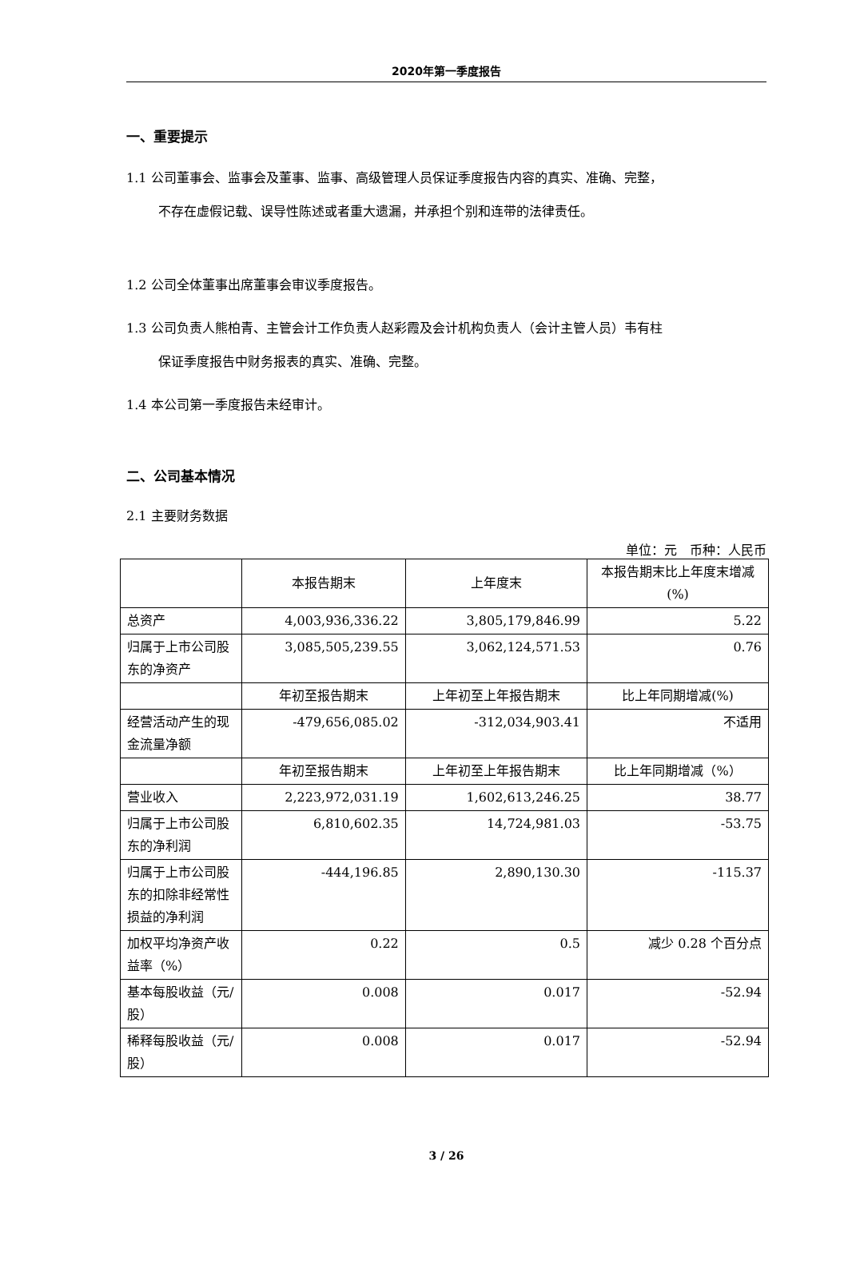2020年第一季度报告
一、重要提示
1.1 公司董事会、监事会及董事、监事、高级管理人员保证季度报告内容的真实、准确、完整，
不存在虚假记载、误导性陈述或者重大遗漏，并承担个别和连带的法律责任。
1.2 公司全体董事出席董事会审议季度报告。
1.3 公司负责人熊柏青、主管会计工作负责人赵彩霞及会计机构负责人（会计主管人员）韦有柱
保证季度报告中财务报表的真实、准确、完整。
1.4 本公司第一季度报告未经审计。
二、公司基本情况
2.1 主要财务数据
单位：元　币种：人民币
| | 本报告期末 | 上年度末 | 本报告期末比上年度末增减(%) |
| --- | --- | --- | --- |
| 总资产 | 4,003,936,336.22 | 3,805,179,846.99 | 5.22 |
| 归属于上市公司股东的净资产 | 3,085,505,239.55 | 3,062,124,571.53 | 0.76 |
| | 年初至报告期末 | 上年初至上年报告期末 | 比上年同期增减(%) |
| 经营活动产生的现金流量净额 | -479,656,085.02 | -312,034,903.41 | 不适用 |
| | 年初至报告期末 | 上年初至上年报告期末 | 比上年同期增减（%） |
| 营业收入 | 2,223,972,031.19 | 1,602,613,246.25 | 38.77 |
| 归属于上市公司股东的净利润 | 6,810,602.35 | 14,724,981.03 | -53.75 |
| 归属于上市公司股东的扣除非经常性损益的净利润 | -444,196.85 | 2,890,130.30 | -115.37 |
| 加权平均净资产收益率（%） | 0.22 | 0.5 | 减少 0.28 个百分点 |
| 基本每股收益（元/股） | 0.008 | 0.017 | -52.94 |
| 稀释每股收益（元/股） | 0.008 | 0.017 | -52.94 |
3 / 26